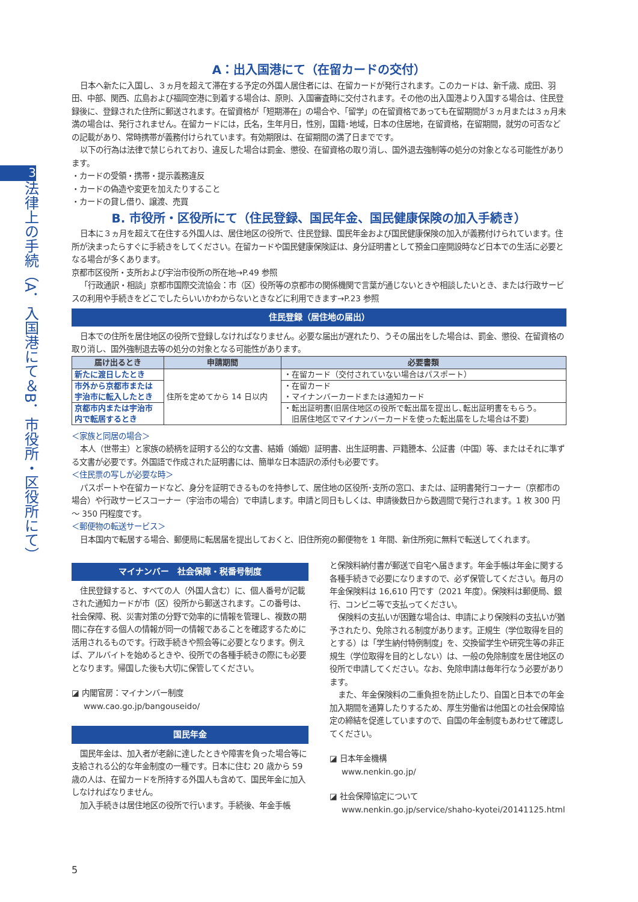3
法律上の手続（A．入国港にて＆B．市役所・区役所にて）
A：出入国港にて（在留カードの交付）
日本へ新たに入国し、３ヵ月を超えて滞在する予定の外国人居住者には、在留カードが発行されます。このカードは、新千歳、成田、羽田、中部、関西、広島および福岡空港に到着する場合は、原則、入国審査時に交付されます。その他の出入国港より入国する場合は、住民登録後に、登録された住所に郵送されます。在留資格が「短期滞在」の場合や、「留学」の在留資格であっても在留期間が３ヵ月または３ヵ月未満の場合は、発行されません。在留カードには，氏名，生年月日，性別，国籍･地域，日本の住居地，在留資格，在留期間，就労の可否などの記載があり、常時携帯が義務付けられています。有効期限は、在留期間の満了日までです。
以下の行為は法律で禁じられており、違反した場合は罰金、懲役、在留資格の取り消し、国外退去強制等の処分の対象となる可能性があります。
・カードの受領・携帯・提示義務違反
・カードの偽造や変更を加えたりすること
・カードの貸し借り、譲渡、売買
B. 市役所・区役所にて（住民登録、国民年金、国民健康保険の加入手続き）
日本に３ヵ月を超えて在住する外国人は、居住地区の役所で、住民登録、国民年金および国民健康保険の加入が義務付けられています。住所が決まったらすぐに手続きをしてください。在留カードや国民健康保険証は、身分証明書として預金口座開設時など日本での生活に必要となる場合が多くあります。
京都市区役所・支所および宇治市役所の所在地→P.49 参照
「行政通訳・相談」京都市国際交流協会：市（区）役所等の京都市の関係機関で言葉が通じないときや相談したいとき、または行政サービスの利用や手続きをどこでしたらいいかわからないときなどに利用できます→P.23 参照
住民登録（居住地の届出）
日本での住所を居住地区の役所で登録しなければなりません。必要な届出が遅れたり、うその届出をした場合は、罰金、懲役、在留資格の取り消し、国外強制退去等の処分の対象となる可能性があります。
| 届け出るとき | 申請期間 | 必要書類 |
| --- | --- | --- |
| 新たに渡日したとき | 住所を定めてから 14 日以内 | ・在留カード（交付されていない場合はパスポート） |
| 市外から京都市または 宇治市に転入したとき | | ・在留カード ・マイナンバーカードまたは通知カード |
| 京都市内または宇治市 内で転居するとき | | ・転出証明書(旧居住地区の役所で転出届を提出し､転出証明書をもらう｡ 旧居住地区でマイナンバーカードを使った転出届をした場合は不要) |
＜家族と同居の場合＞
本人（世帯主）と家族の続柄を証明する公的な文書、結婚（婚姻）証明書、出生証明書、戸籍謄本、公証書（中国）等、またはそれに準ずる文書が必要です。外国語で作成された証明書には、簡単な日本語訳の添付も必要です。
＜住民票の写しが必要な時＞
パスポートや在留カードなど、身分を証明できるものを持参して、居住地の区役所･支所の窓口、または、証明書発行コーナー（京都市の場合）や行政サービスコーナー（宇治市の場合）で申請します。申請と同日もしくは、申請後数日から数週間で発行されます。1 枚 300 円～ 350 円程度です。
＜郵便物の転送サービス＞
日本国内で転居する場合、郵便局に転居届を提出しておくと、旧住所宛の郵便物を 1 年間、新住所宛に無料で転送してくれます。
マイナンバー　社会保障・税番号制度
住民登録すると、すべての人（外国人含む）に、個人番号が記載された通知カードが市（区）役所から郵送されます。この番号は、社会保障、税、災害対策の分野で効率的に情報を管理し、複数の期間に存在する個人の情報が同一の情報であることを確認するために活用されるものです。行政手続きや照会等に必要となります。例えば、アルバイトを始めるときや、役所での各種手続きの際にも必要となります。帰国した後も大切に保管してください。
◪ 内閣官房：マイナンバー制度
www.cao.go.jp/bangouseido/
国民年金
国民年金は、加入者が老齢に達したときや障害を負った場合等に支給される公的な年金制度の一種です。日本に住む 20 歳から 59 歳の人は、在留カードを所持する外国人も含めて、国民年金に加入しなければなりません。
加入手続きは居住地区の役所で行います。手続後、年金手帳
と保険料納付書が郵送で自宅へ届きます。年金手帳は年金に関する各種手続きで必要になりますので、必ず保管してください。毎月の年金保険料は 16,610 円です（2021 年度）。保険料は郵便局、銀行、コンビニ等で支払ってください。
保険料の支払いが困難な場合は、申請により保険料の支払いが猶予されたり、免除される制度があります。正規生（学位取得を目的とする）は「学生納付特例制度」を、交換留学生や研究生等の非正規生（学位取得を目的としない）は、一般の免除制度を居住地区の役所で申請してください。なお、免除申請は毎年行なう必要があります。
また、年金保険料の二重負担を防止したり、自国と日本での年金加入期間を通算したりするため、厚生労働省は他国との社会保障協定の締結を促進していますので、自国の年金制度もあわせて確認してください。
◪ 日本年金機構
www.nenkin.go.jp/
◪ 社会保障協定について
www.nenkin.go.jp/service/shaho-kyotei/20141125.html
5